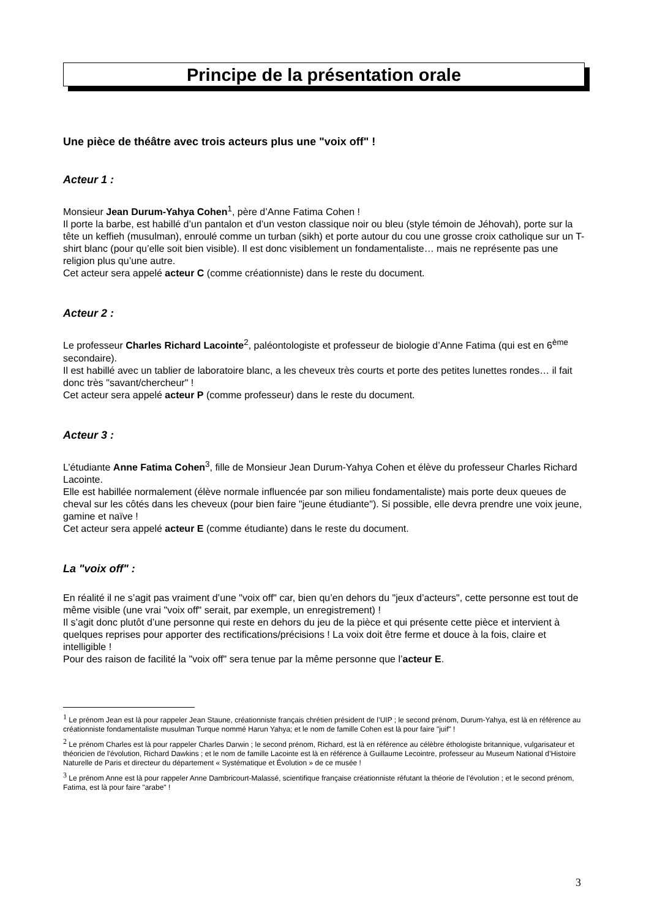Principe de la présentation orale
Une pièce de théâtre avec trois acteurs plus une "voix off" !
Acteur 1 :
Monsieur Jean Durum-Yahya Cohen<sup>1</sup>, père d’Anne Fatima Cohen !
Il porte la barbe, est habillé d’un pantalon et d’un veston classique noir ou bleu (style témoin de Jéhovah), porte sur la tête un keffieh (musulman), enroulé comme un turban (sikh) et porte autour du cou une grosse croix catholique sur un T-shirt blanc (pour qu’elle soit bien visible). Il est donc visiblement un fondamentaliste… mais ne représente pas une religion plus qu’une autre.
Cet acteur sera appelé acteur C (comme créationniste) dans le reste du document.
Acteur 2 :
Le professeur Charles Richard Lacointe<sup>2</sup>, paléontologiste et professeur de biologie d’Anne Fatima (qui est en 6<sup>ème</sup> secondaire).
Il est habillé avec un tablier de laboratoire blanc, a les cheveux très courts et porte des petites lunettes rondes… il fait donc très "savant/chercheur" !
Cet acteur sera appelé acteur P (comme professeur) dans le reste du document.
Acteur 3 :
L’étudiante Anne Fatima Cohen<sup>3</sup>, fille de Monsieur Jean Durum-Yahya Cohen et élève du professeur Charles Richard Lacointe.
Elle est habillée normalement (élève normale influencée par son milieu fondamentaliste) mais porte deux queues de cheval sur les côtés dans les cheveux (pour bien faire "jeune étudiante"). Si possible, elle devra prendre une voix jeune, gamine et naïve !
Cet acteur sera appelé acteur E (comme étudiante) dans le reste du document.
La "voix off" :
En réalité il ne s’agit pas vraiment d’une "voix off" car, bien qu’en dehors du "jeux d’acteurs", cette personne est tout de même visible (une vrai "voix off" serait, par exemple, un enregistrement) !
Il s’agit donc plutôt d’une personne qui reste en dehors du jeu de la pièce et qui présente cette pièce et intervient à quelques reprises pour apporter des rectifications/précisions ! La voix doit être ferme et douce à la fois, claire et intelligible !
Pour des raison de facilité la "voix off" sera tenue par la même personne que l’acteur E.
<sup>1</sup> Le prénom Jean est là pour rappeler Jean Staune, créationniste français chrétien président de l’UIP ; le second prénom, Durum-Yahya, est là en référence au créationniste fondamentaliste musulman Turque nommé Harun Yahya; et le nom de famille Cohen est là pour faire "juif" !
<sup>2</sup> Le prénom Charles est là pour rappeler Charles Darwin ; le second prénom, Richard, est là en référence au célèbre éthologiste britannique, vulgarisateur et théoricien de l'évolution, Richard Dawkins ; et le nom de famille Lacointe est là en référence à Guillaume Lecointre, professeur au Museum National d’Histoire Naturelle de Paris et directeur du département « Systématique et Évolution » de ce musée !
<sup>3</sup> Le prénom Anne est là pour rappeler Anne Dambricourt-Malassé, scientifique française créationniste réfutant la théorie de l’évolution ; et le second prénom, Fatima, est là pour faire "arabe" !
3